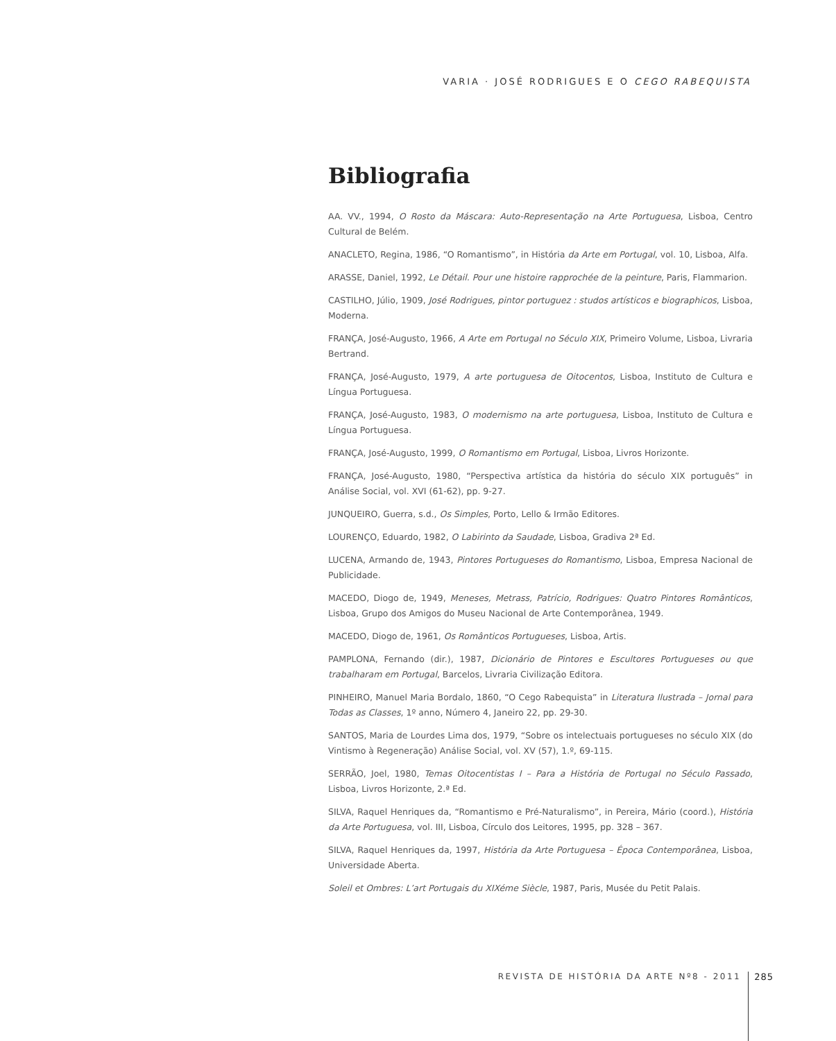VARIA · JOSÉ RODRIGUES E O CEGO RABEQUISTA
Bibliografia
AA. VV., 1994, O Rosto da Máscara: Auto-Representação na Arte Portuguesa, Lisboa, Centro Cultural de Belém.
ANACLETO, Regina, 1986, “O Romantismo”, in História da Arte em Portugal, vol. 10, Lisboa, Alfa.
ARASSE, Daniel, 1992, Le Détail. Pour une histoire rapprochée de la peinture, Paris, Flammarion.
CASTILHO, Júlio, 1909, José Rodrigues, pintor portuguez : studos artísticos e biographicos, Lisboa, Moderna.
FRANÇA, José-Augusto, 1966, A Arte em Portugal no Século XIX, Primeiro Volume, Lisboa, Livraria Bertrand.
FRANÇA, José-Augusto, 1979, A arte portuguesa de Oitocentos, Lisboa, Instituto de Cultura e Língua Portuguesa.
FRANÇA, José-Augusto, 1983, O modernismo na arte portuguesa, Lisboa, Instituto de Cultura e Língua Portuguesa.
FRANÇA, José-Augusto, 1999, O Romantismo em Portugal, Lisboa, Livros Horizonte.
FRANÇA, José-Augusto, 1980, “Perspectiva artística da história do século XIX português” in Análise Social, vol. XVI (61-62), pp. 9-27.
JUNQUEIRO, Guerra, s.d., Os Simples, Porto, Lello & Irmão Editores.
LOURENÇO, Eduardo, 1982, O Labirinto da Saudade, Lisboa, Gradiva 2ª Ed.
LUCENA, Armando de, 1943, Pintores Portugueses do Romantismo, Lisboa, Empresa Nacional de Publicidade.
MACEDO, Diogo de, 1949, Meneses, Metrass, Patrício, Rodrigues: Quatro Pintores Românticos, Lisboa, Grupo dos Amigos do Museu Nacional de Arte Contemporânea, 1949.
MACEDO, Diogo de, 1961, Os Românticos Portugueses, Lisboa, Artis.
PAMPLONA, Fernando (dir.), 1987, Dicionário de Pintores e Escultores Portugueses ou que trabalharam em Portugal, Barcelos, Livraria Civilização Editora.
PINHEIRO, Manuel Maria Bordalo, 1860, “O Cego Rabequista” in Literatura Ilustrada – Jornal para Todas as Classes, 1º anno, Número 4, Janeiro 22, pp. 29-30.
SANTOS, Maria de Lourdes Lima dos, 1979, “Sobre os intelectuais portugueses no século XIX (do Vintismo à Regeneração) Análise Social, vol. XV (57), 1.º, 69-115.
SERRÃO, Joel, 1980, Temas Oitocentistas I – Para a História de Portugal no Século Passado, Lisboa, Livros Horizonte, 2.ª Ed.
SILVA, Raquel Henriques da, “Romantismo e Pré-Naturalismo”, in Pereira, Mário (coord.), História da Arte Portuguesa, vol. III, Lisboa, Círculo dos Leitores, 1995, pp. 328 – 367.
SILVA, Raquel Henriques da, 1997, História da Arte Portuguesa – Época Contemporânea, Lisboa, Universidade Aberta.
Soleil et Ombres: L’art Portugais du XIXéme Siècle, 1987, Paris, Musée du Petit Palais.
REVISTA DE HISTÓRIA DA ARTE Nº8 - 2011 285